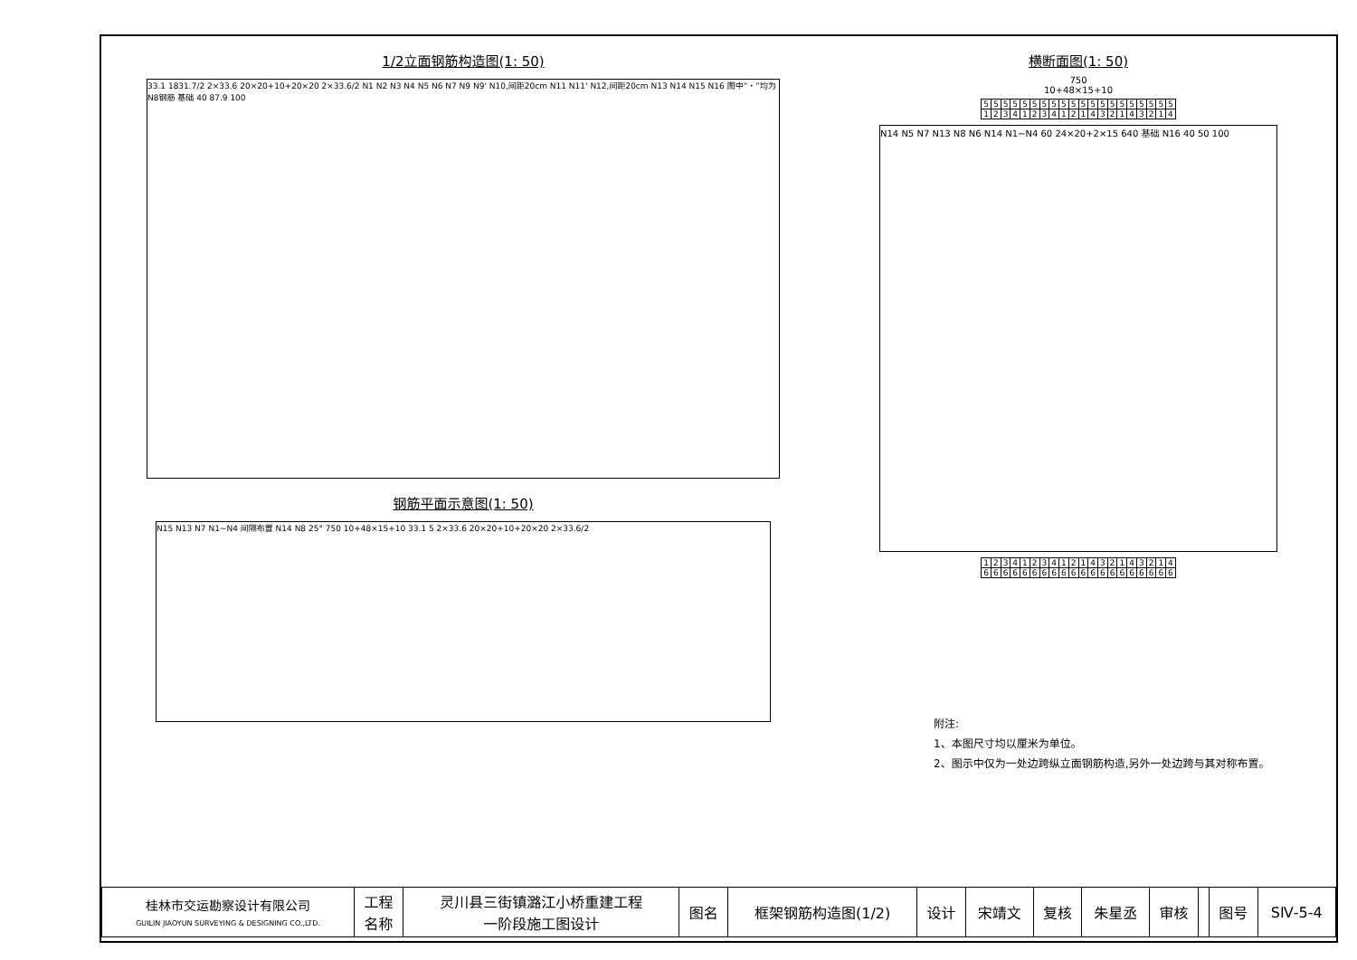1/2立面钢筋构造图(1: 50)
33.1 1831.7/2 2×33.6 20×20+10+20×20 2×33.6/2 N1 N2 N3 N4 N5 N6 N7 N9 N9' N10,间距20cm N11 N11' N12,间距20cm N13 N14 N15 N16 图中“・”均为N8钢筋 基础 40 87.9 100
钢筋平面示意图(1: 50)
N15 N13 N7 N1~N4 间隔布置 N14 N8 25° 750 10+48×15+10 33.1 5 2×33.6 20×20+10+20×20 2×33.6/2
横断面图(1: 50)
750
10+48×15+10
| 5 | 5 | 5 | 5 | 5 | 5 | 5 | 5 | 5 | 5 | 5 | 5 | 5 | 5 | 5 | 5 | 5 | 5 | 5 | 5 |
| 1 | 2 | 3 | 4 | 1 | 2 | 3 | 4 | 1 | 2 | 1 | 4 | 3 | 2 | 1 | 4 | 3 | 2 | 1 | 4 |
N14 N5 N7 N13 N8 N6 N14 N1~N4 60 24×20+2×15 640 基础 N16 40 50 100
| 1 | 2 | 3 | 4 | 1 | 2 | 3 | 4 | 1 | 2 | 1 | 4 | 3 | 2 | 1 | 4 | 3 | 2 | 1 | 4 |
| 6 | 6 | 6 | 6 | 6 | 6 | 6 | 6 | 6 | 6 | 6 | 6 | 6 | 6 | 6 | 6 | 6 | 6 | 6 | 6 |
附注:
1、本图尺寸均以厘米为单位。
2、图示中仅为一处边跨纵立面钢筋构造,另外一处边跨与其对称布置。
| 桂林市交运勘察设计有限公司 GUILIN JIAOYUN SURVEYING & DESIGNING CO.,LTD. | 工程 名称 | 灵川县三街镇潞江小桥重建工程 一阶段施工图设计 | 图名 | 框架钢筋构造图(1/2) | 设计 | 宋靖文 | 复核 | 朱星丞 | 审核 | | 图号 | SⅣ-5-4 |